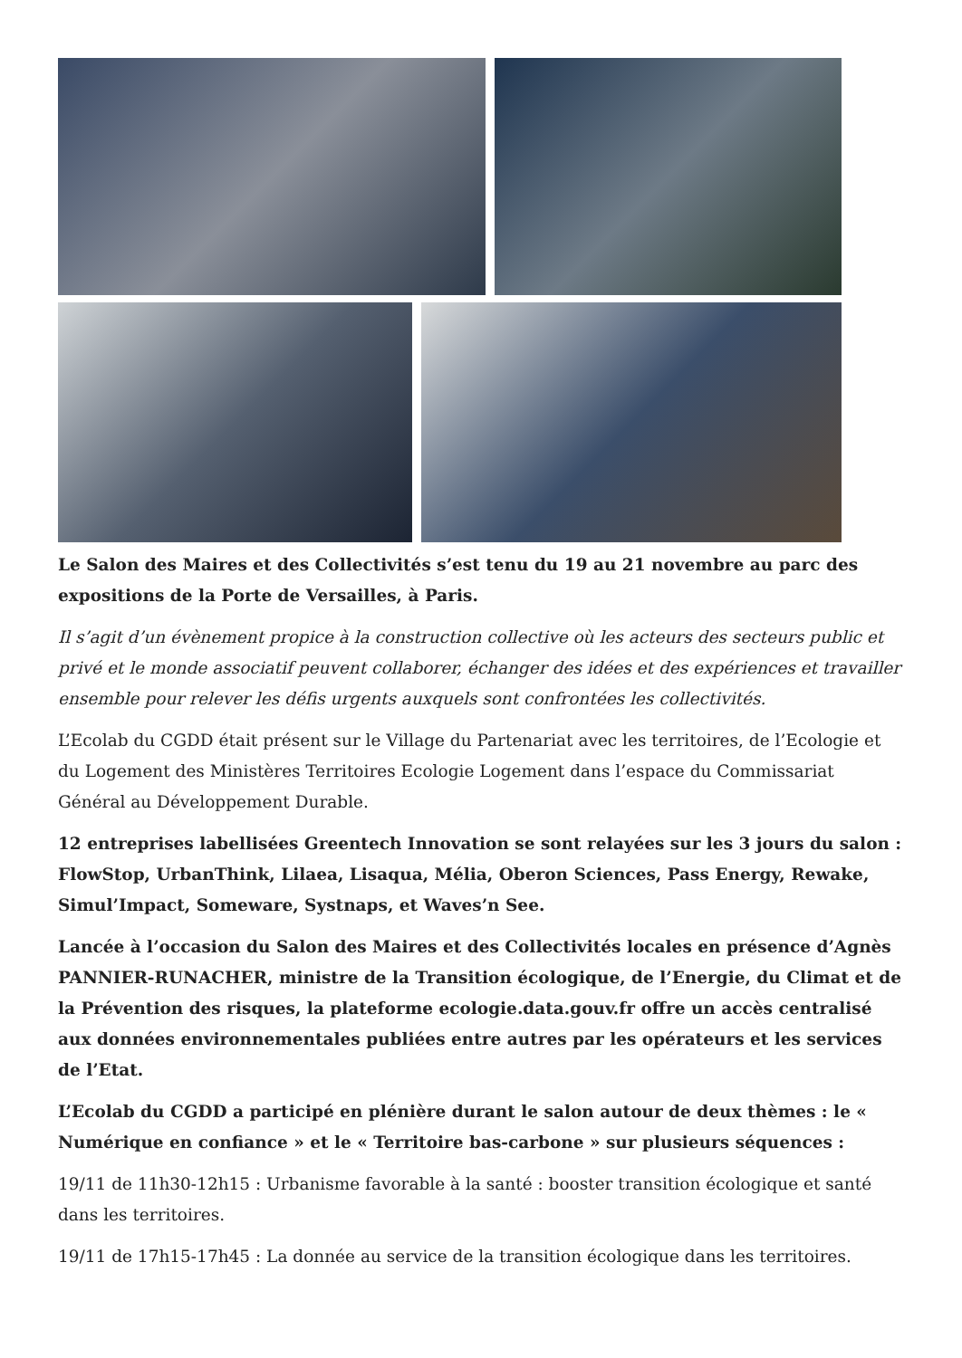Le Salon des Maires et des Collectivités s’est tenu du 19 au 21 novembre au parc des expositions de la Porte de Versailles, à Paris.
Il s’agit d’un évènement propice à la construction collective où les acteurs des secteurs public et privé et le monde associatif peuvent collaborer, échanger des idées et des expériences et travailler ensemble pour relever les défis urgents auxquels sont confrontées les collectivités.
L’Ecolab du CGDD était présent sur le Village du Partenariat avec les territoires, de l’Ecologie et du Logement des Ministères Territoires Ecologie Logement dans l’espace du Commissariat Général au Développement Durable.
12 entreprises labellisées Greentech Innovation se sont relayées sur les 3 jours du salon : FlowStop, UrbanThink, Lilaea, Lisaqua, Mélia, Oberon Sciences, Pass Energy, Rewake, Simul’Impact, Someware, Systnaps, et Waves’n See.
Lancée à l’occasion du Salon des Maires et des Collectivités locales en présence d’Agnès PANNIER-RUNACHER, ministre de la Transition écologique, de l’Energie, du Climat et de la Prévention des risques, la plateforme ecologie.data.gouv.fr offre un accès centralisé aux données environnementales publiées entre autres par les opérateurs et les services de l’Etat.
L’Ecolab du CGDD a participé en plénière durant le salon autour de deux thèmes : le « Numérique en confiance » et le « Territoire bas-carbone » sur plusieurs séquences :
19/11 de 11h30-12h15 : Urbanisme favorable à la santé : booster transition écologique et santé dans les territoires.
19/11 de 17h15-17h45 : La donnée au service de la transition écologique dans les territoires.